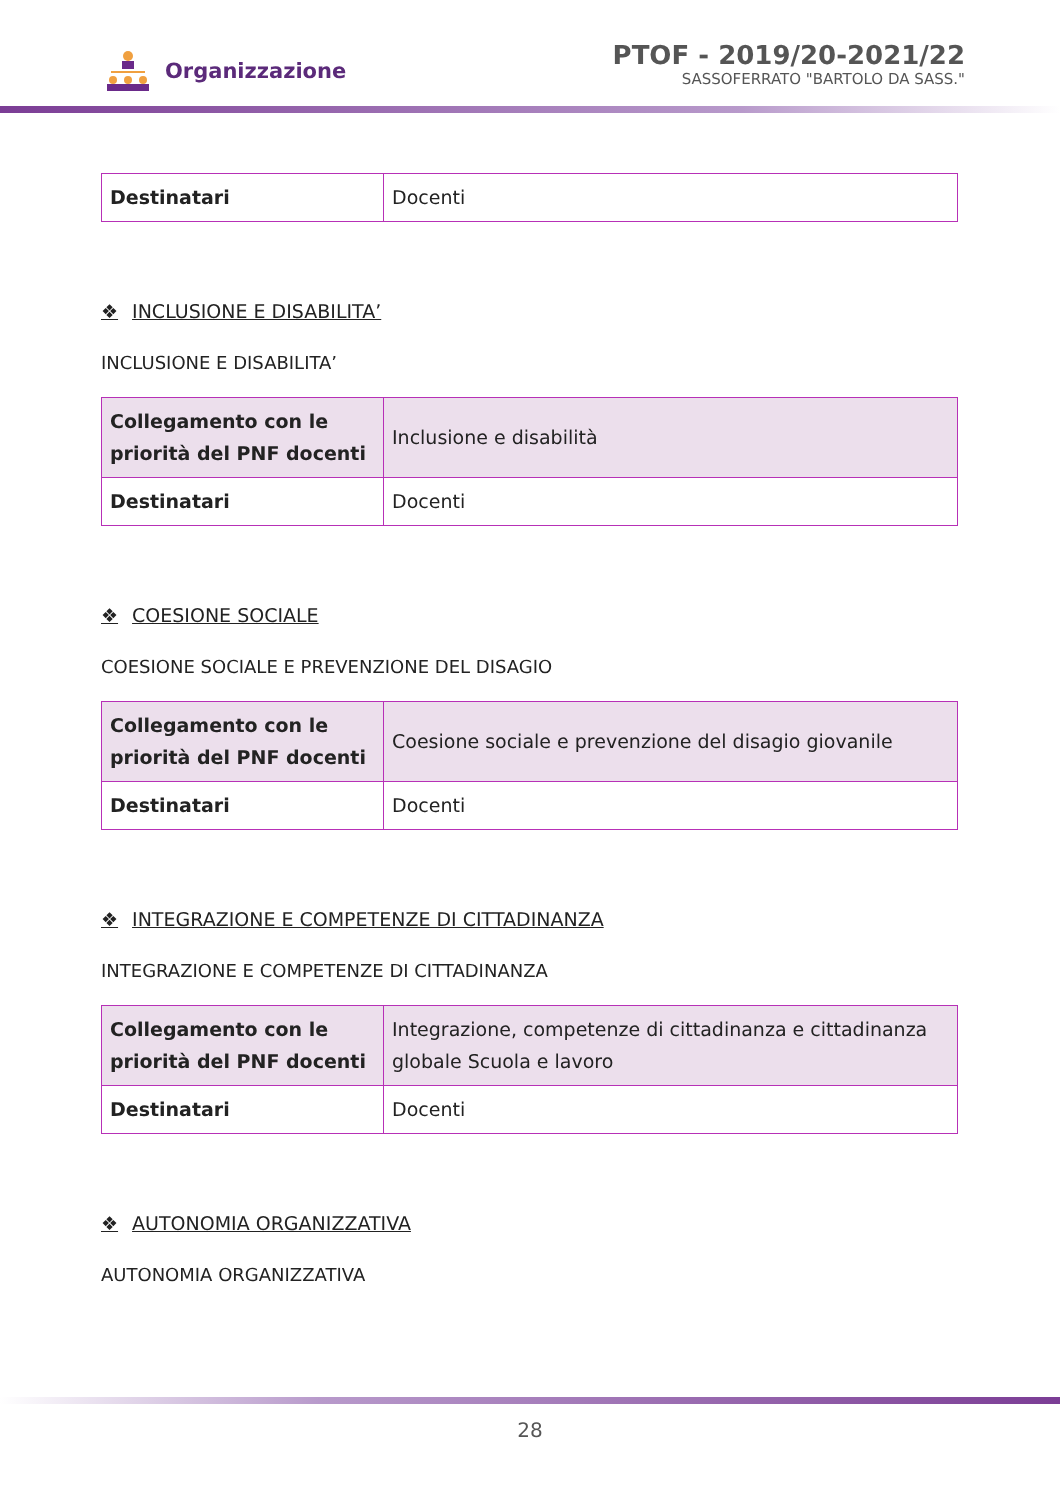Organizzazione
PTOF - 2019/20-2021/22
SASSOFERRATO "BARTOLO DA SASS."
| Destinatari | Docenti |
❖ INCLUSIONE E DISABILITA’
INCLUSIONE E DISABILITA’
| Collegamento con le priorità del PNF docenti | Inclusione e disabilità |
| Destinatari | Docenti |
❖ COESIONE SOCIALE
COESIONE SOCIALE E PREVENZIONE DEL DISAGIO
| Collegamento con le priorità del PNF docenti | Coesione sociale e prevenzione del disagio giovanile |
| Destinatari | Docenti |
❖ INTEGRAZIONE E COMPETENZE DI CITTADINANZA
INTEGRAZIONE E COMPETENZE DI CITTADINANZA
| Collegamento con le priorità del PNF docenti | Integrazione, competenze di cittadinanza e cittadinanza globale Scuola e lavoro |
| Destinatari | Docenti |
❖ AUTONOMIA ORGANIZZATIVA
AUTONOMIA ORGANIZZATIVA
28